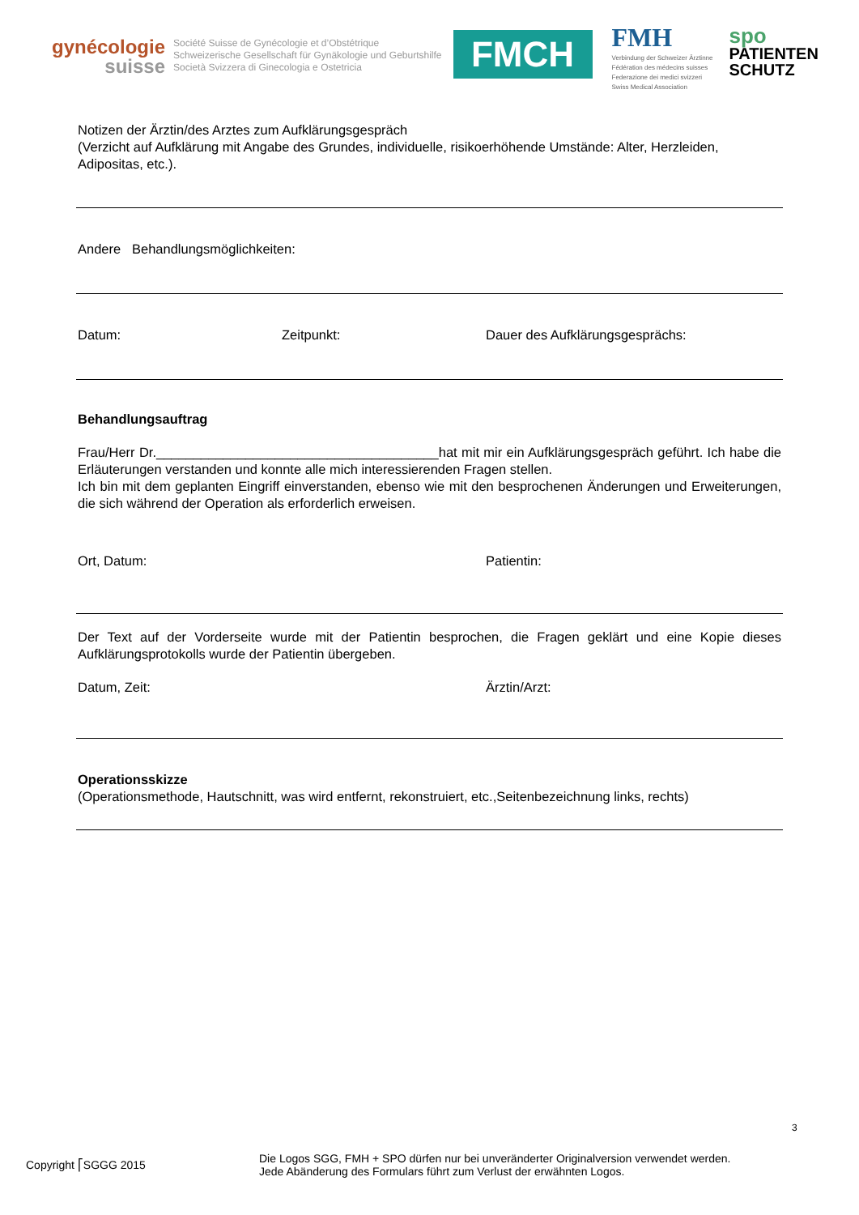gynécologie
suisse
Société Suisse de Gynécologie et d’Obstétrique
Schweizerische Gesellschaft für Gynäkologie und Geburtshilfe
Società Svizzera di Ginecologia e Ostetricia
FMCH
FMH
Verbindung der Schweizer Ärztinne
Fédération des médecins suisses
Federazione dei medici svizzeri
Swiss Medical Association
spo
PATIENTEN
SCHUTZ
Notizen der Ärztin/des Arztes zum Aufklärungsgespräch
(Verzicht auf Aufklärung mit Angabe des Grundes, individuelle, risikoerhöhende Umstände: Alter, Herzleiden, Adipositas, etc.).
Andere Behandlungsmöglichkeiten:
Datum: Zeitpunkt: Dauer des Aufklärungsgesprächs:
Behandlungsauftrag
Frau/Herr Dr.______________________________________hat mit mir ein Aufklärungsgespräch geführt. Ich habe die Erläuterungen verstanden und konnte alle mich interessierenden Fragen stellen.
Ich bin mit dem geplanten Eingriff einverstanden, ebenso wie mit den besprochenen Änderungen und Erweiterungen, die sich während der Operation als erforderlich erweisen.
Ort, Datum: Patientin:
Der Text auf der Vorderseite wurde mit der Patientin besprochen, die Fragen geklärt und eine Kopie dieses Aufklärungsprotokolls wurde der Patientin übergeben.
Datum, Zeit: Ärztin/Arzt:
Operationsskizze
(Operationsmethode, Hautschnitt, was wird entfernt, rekonstruiert, etc.,Seitenbezeichnung links, rechts)
3
Copyright ⎡SGGG 2015
Die Logos SGG, FMH + SPO dürfen nur bei unveränderter Originalversion verwendet werden.
Jede Abänderung des Formulars führt zum Verlust der erwähnten Logos.